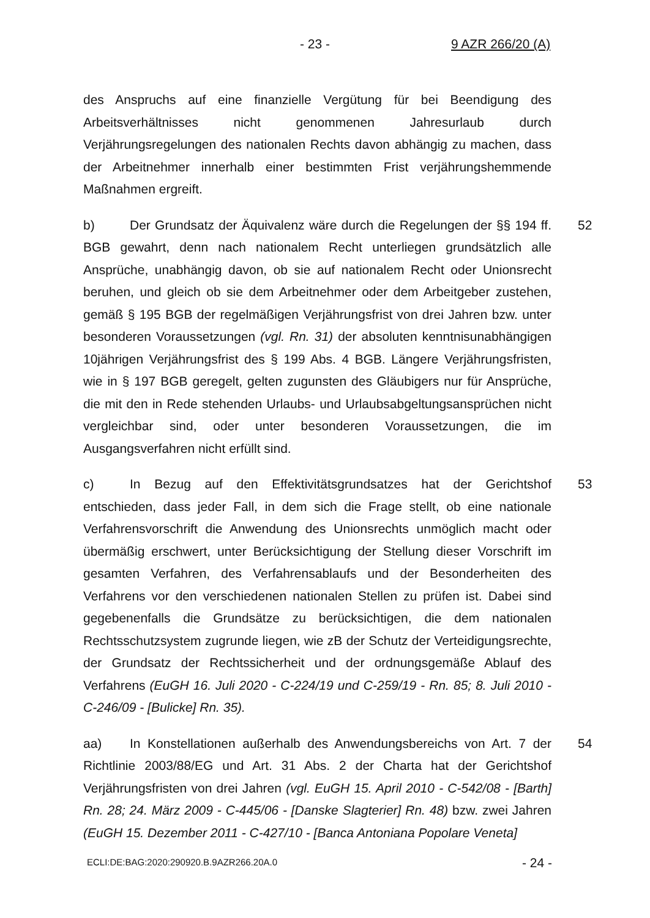- 23 - 9 AZR 266/20 (A)
des Anspruchs auf eine finanzielle Vergütung für bei Beendigung des Arbeitsverhältnisses nicht genommenen Jahresurlaub durch Verjährungsregelungen des nationalen Rechts davon abhängig zu machen, dass der Arbeitnehmer innerhalb einer bestimmten Frist verjährungshemmende Maßnahmen ergreift.
b) Der Grundsatz der Äquivalenz wäre durch die Regelungen der §§ 194 ff. BGB gewahrt, denn nach nationalem Recht unterliegen grundsätzlich alle Ansprüche, unabhängig davon, ob sie auf nationalem Recht oder Unionsrecht beruhen, und gleich ob sie dem Arbeitnehmer oder dem Arbeitgeber zustehen, gemäß § 195 BGB der regelmäßigen Verjährungsfrist von drei Jahren bzw. unter besonderen Voraussetzungen (vgl. Rn. 31) der absoluten kenntnisunabhängigen 10jährigen Verjährungsfrist des § 199 Abs. 4 BGB. Längere Verjährungsfristen, wie in § 197 BGB geregelt, gelten zugunsten des Gläubigers nur für Ansprüche, die mit den in Rede stehenden Urlaubs- und Urlaubsabgeltungsansprüchen nicht vergleichbar sind, oder unter besonderen Voraussetzungen, die im Ausgangsverfahren nicht erfüllt sind. 52
c) In Bezug auf den Effektivitätsgrundsatzes hat der Gerichtshof entschieden, dass jeder Fall, in dem sich die Frage stellt, ob eine nationale Verfahrensvorschrift die Anwendung des Unionsrechts unmöglich macht oder übermäßig erschwert, unter Berücksichtigung der Stellung dieser Vorschrift im gesamten Verfahren, des Verfahrensablaufs und der Besonderheiten des Verfahrens vor den verschiedenen nationalen Stellen zu prüfen ist. Dabei sind gegebenenfalls die Grundsätze zu berücksichtigen, die dem nationalen Rechtsschutzsystem zugrunde liegen, wie zB der Schutz der Verteidigungsrechte, der Grundsatz der Rechtssicherheit und der ordnungsgemäße Ablauf des Verfahrens (EuGH 16. Juli 2020 - C-224/19 und C-259/19 - Rn. 85; 8. Juli 2010 - C-246/09 - [Bulicke] Rn. 35). 53
aa) In Konstellationen außerhalb des Anwendungsbereichs von Art. 7 der Richtlinie 2003/88/EG und Art. 31 Abs. 2 der Charta hat der Gerichtshof Verjährungsfristen von drei Jahren (vgl. EuGH 15. April 2010 - C-542/08 - [Barth] Rn. 28; 24. März 2009 - C-445/06 - [Danske Slagterier] Rn. 48) bzw. zwei Jahren (EuGH 15. Dezember 2011 - C-427/10 - [Banca Antoniana Popolare Veneta] 54
ECLI:DE:BAG:2020:290920.B.9AZR266.20A.0 - 24 -